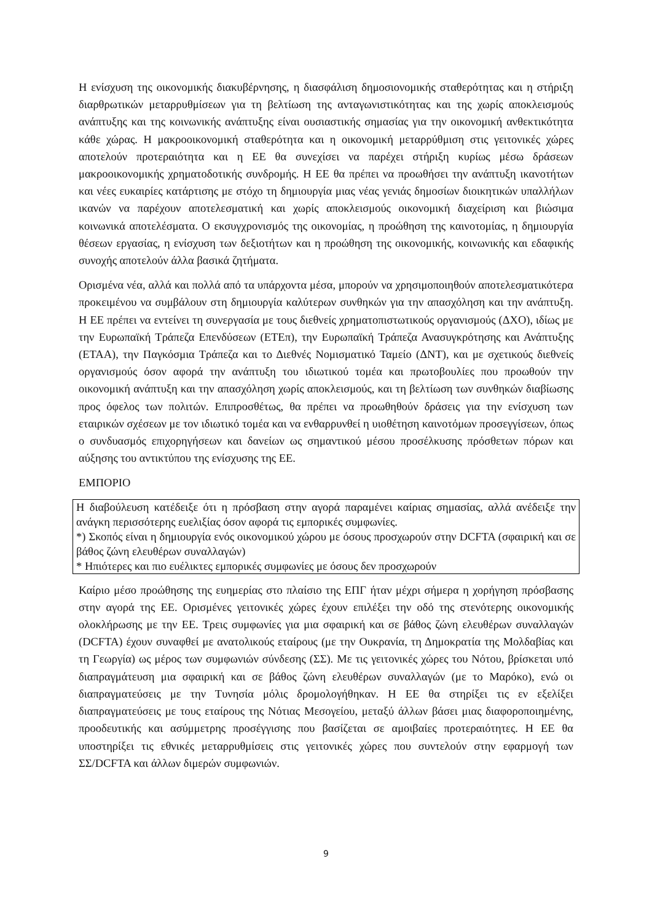Η ενίσχυση της οικονομικής διακυβέρνησης, η διασφάλιση δημοσιονομικής σταθερότητας και η στήριξη διαρθρωτικών μεταρρυθμίσεων για τη βελτίωση της ανταγωνιστικότητας και της χωρίς αποκλεισμούς ανάπτυξης και της κοινωνικής ανάπτυξης είναι ουσιαστικής σημασίας για την οικονομική ανθεκτικότητα κάθε χώρας. Η μακροοικονομική σταθερότητα και η οικονομική μεταρρύθμιση στις γειτονικές χώρες αποτελούν προτεραιότητα και η ΕΕ θα συνεχίσει να παρέχει στήριξη κυρίως μέσω δράσεων μακροοικονομικής χρηματοδοτικής συνδρομής. Η ΕΕ θα πρέπει να προωθήσει την ανάπτυξη ικανοτήτων και νέες ευκαιρίες κατάρτισης με στόχο τη δημιουργία μιας νέας γενιάς δημοσίων διοικητικών υπαλλήλων ικανών να παρέχουν αποτελεσματική και χωρίς αποκλεισμούς οικονομική διαχείριση και βιώσιμα κοινωνικά αποτελέσματα. Ο εκσυγχρονισμός της οικονομίας, η προώθηση της καινοτομίας, η δημιουργία θέσεων εργασίας, η ενίσχυση των δεξιοτήτων και η προώθηση της οικονομικής, κοινωνικής και εδαφικής συνοχής αποτελούν άλλα βασικά ζητήματα.
Ορισμένα νέα, αλλά και πολλά από τα υπάρχοντα μέσα, μπορούν να χρησιμοποιηθούν αποτελεσματικότερα προκειμένου να συμβάλουν στη δημιουργία καλύτερων συνθηκών για την απασχόληση και την ανάπτυξη. Η ΕΕ πρέπει να εντείνει τη συνεργασία με τους διεθνείς χρηματοπιστωτικούς οργανισμούς (ΔΧΟ), ιδίως με την Ευρωπαϊκή Τράπεζα Επενδύσεων (ΕΤΕπ), την Ευρωπαϊκή Τράπεζα Ανασυγκρότησης και Ανάπτυξης (ΕΤΑΑ), την Παγκόσμια Τράπεζα και το Διεθνές Νομισματικό Ταμείο (ΔΝΤ), και με σχετικούς διεθνείς οργανισμούς όσον αφορά την ανάπτυξη του ιδιωτικού τομέα και πρωτοβουλίες που προωθούν την οικονομική ανάπτυξη και την απασχόληση χωρίς αποκλεισμούς, και τη βελτίωση των συνθηκών διαβίωσης προς όφελος των πολιτών. Επιπροσθέτως, θα πρέπει να προωθηθούν δράσεις για την ενίσχυση των εταιρικών σχέσεων με τον ιδιωτικό τομέα και να ενθαρρυνθεί η υιοθέτηση καινοτόμων προσεγγίσεων, όπως ο συνδυασμός επιχορηγήσεων και δανείων ως σημαντικού μέσου προσέλκυσης πρόσθετων πόρων και αύξησης του αντικτύπου της ενίσχυσης της ΕΕ.
ΕΜΠΟΡΙΟ
Η διαβούλευση κατέδειξε ότι η πρόσβαση στην αγορά παραμένει καίριας σημασίας, αλλά ανέδειξε την ανάγκη περισσότερης ευελιξίας όσον αφορά τις εμπορικές συμφωνίες.
*) Σκοπός είναι η δημιουργία ενός οικονομικού χώρου με όσους προσχωρούν στην DCFTA (σφαιρική και σε βάθος ζώνη ελευθέρων συναλλαγών)
* Ηπιότερες και πιο ευέλικτες εμπορικές συμφωνίες με όσους δεν προσχωρούν
Καίριο μέσο προώθησης της ευημερίας στο πλαίσιο της ΕΠΓ ήταν μέχρι σήμερα η χορήγηση πρόσβασης στην αγορά της ΕΕ. Ορισμένες γειτονικές χώρες έχουν επιλέξει την οδό της στενότερης οικονομικής ολοκλήρωσης με την ΕΕ. Τρεις συμφωνίες για μια σφαιρική και σε βάθος ζώνη ελευθέρων συναλλαγών (DCFTA) έχουν συναφθεί με ανατολικούς εταίρους (με την Ουκρανία, τη Δημοκρατία της Μολδαβίας και τη Γεωργία) ως μέρος των συμφωνιών σύνδεσης (ΣΣ). Με τις γειτονικές χώρες του Νότου, βρίσκεται υπό διαπραγμάτευση μια σφαιρική και σε βάθος ζώνη ελευθέρων συναλλαγών (με το Μαρόκο), ενώ οι διαπραγματεύσεις με την Τυνησία μόλις δρομολογήθηκαν. Η ΕΕ θα στηρίξει τις εν εξελίξει διαπραγματεύσεις με τους εταίρους της Νότιας Μεσογείου, μεταξύ άλλων βάσει μιας διαφοροποιημένης, προοδευτικής και ασύμμετρης προσέγγισης που βασίζεται σε αμοιβαίες προτεραιότητες. Η ΕΕ θα υποστηρίξει τις εθνικές μεταρρυθμίσεις στις γειτονικές χώρες που συντελούν στην εφαρμογή των ΣΣ/DCFTA και άλλων διμερών συμφωνιών.
9